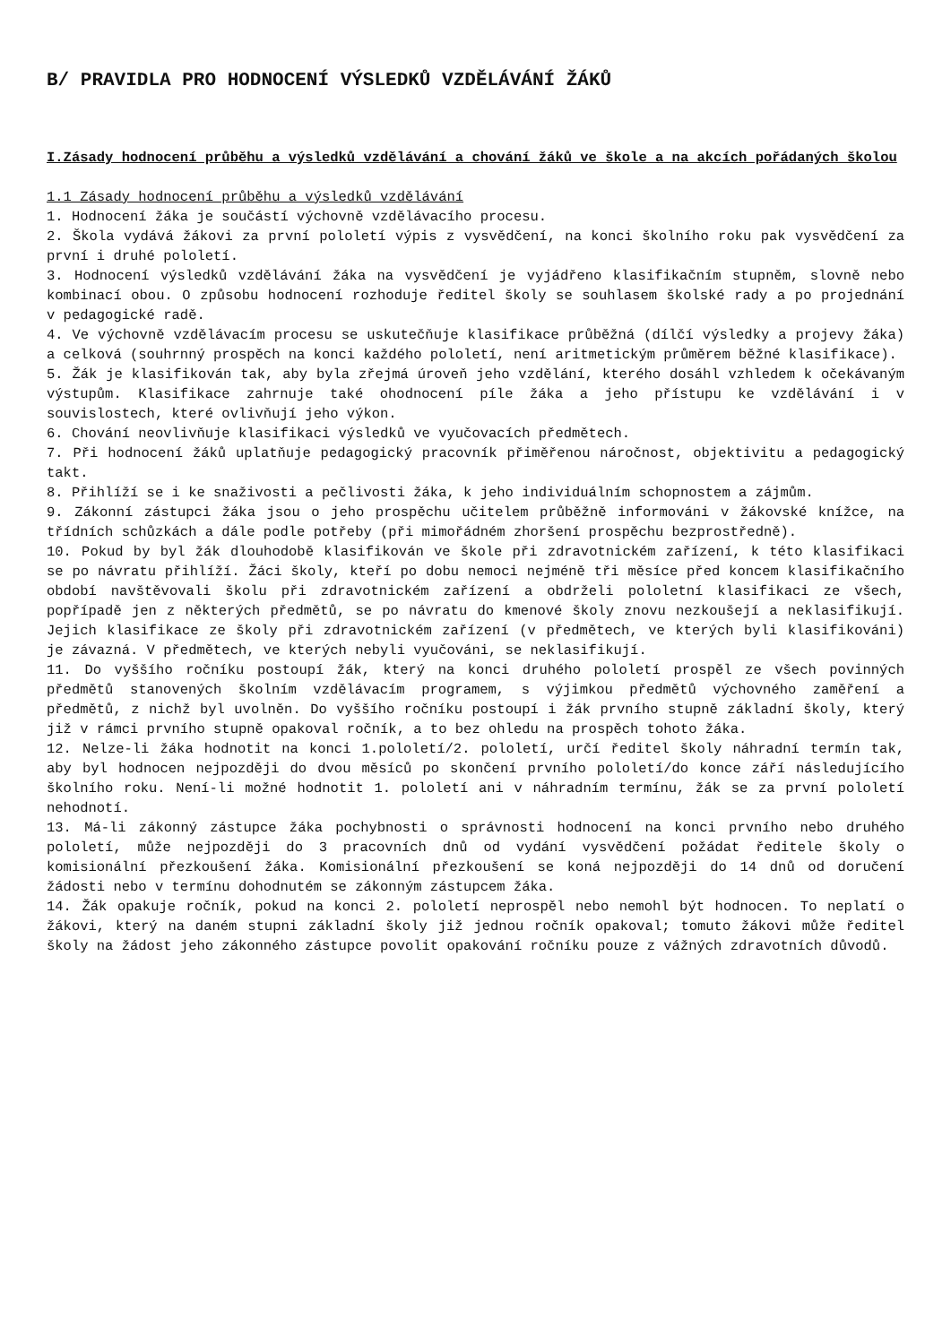B/ PRAVIDLA PRO HODNOCENÍ VÝSLEDKŮ VZDĚLÁVÁNÍ ŽÁKŮ
I.Zásady hodnocení průběhu a výsledků vzdělávání a chování žáků ve škole a na akcích pořádaných školou
1.1 Zásady hodnocení průběhu a výsledků vzdělávání
1. Hodnocení žáka je součástí výchovně vzdělávacího procesu.
2. Škola vydává žákovi za první pololetí výpis z vysvědčení, na konci školního roku pak vysvědčení za první i druhé pololetí.
3. Hodnocení výsledků vzdělávání žáka na vysvědčení je vyjádřeno klasifikačním stupněm, slovně nebo kombinací obou. O způsobu hodnocení rozhoduje ředitel školy se souhlasem školské rady a po projednání v pedagogické radě.
4. Ve výchovně vzdělávacím procesu se uskutečňuje klasifikace průběžná (dílčí výsledky a projevy žáka) a celková (souhrnný prospěch na konci každého pololetí, není aritmetickým průměrem běžné klasifikace).
5. Žák je klasifikován tak, aby byla zřejmá úroveň jeho vzdělání, kterého dosáhl vzhledem k očekávaným výstupům. Klasifikace zahrnuje také ohodnocení píle žáka a jeho přístupu ke vzdělávání i v souvislostech, které ovlivňují jeho výkon.
6. Chování neovlivňuje klasifikaci výsledků ve vyučovacích předmětech.
7. Při hodnocení žáků uplatňuje pedagogický pracovník přiměřenou náročnost, objektivitu a pedagogický takt.
8. Přihlíží se i ke snaživosti a pečlivosti žáka, k jeho individuálním schopnostem a zájmům.
9. Zákonní zástupci žáka jsou o jeho prospěchu učitelem průběžně informováni v žákovské knížce, na třídních schůzkách a dále podle potřeby (při mimořádném zhoršení prospěchu bezprostředně).
10. Pokud by byl žák dlouhodobě klasifikován ve škole při zdravotnickém zařízení, k této klasifikaci se po návratu přihlíží. Žáci školy, kteří po dobu nemoci nejméně tři měsíce před koncem klasifikačního období navštěvovali školu při zdravotnickém zařízení a obdrželi pololetní klasifikaci ze všech, popřípadě jen z některých předmětů, se po návratu do kmenové školy znovu nezkoušejí a neklasifikují. Jejich klasifikace ze školy při zdravotnickém zařízení (v předmětech, ve kterých byli klasifikováni) je závazná. V předmětech, ve kterých nebyli vyučováni, se neklasifikují.
11. Do vyššího ročníku postoupí žák, který na konci druhého pololetí prospěl ze všech povinných předmětů stanovených školním vzdělávacím programem, s výjimkou předmětů výchovného zaměření a předmětů, z nichž byl uvolněn. Do vyššího ročníku postoupí i žák prvního stupně základní školy, který již v rámci prvního stupně opakoval ročník, a to bez ohledu na prospěch tohoto žáka.
12. Nelze-li žáka hodnotit na konci 1.pololetí/2. pololetí, určí ředitel školy náhradní termín tak, aby byl hodnocen nejpozději do dvou měsíců po skončení prvního pololetí/do konce září následujícího školního roku. Není-li možné hodnotit 1. pololetí ani v náhradním termínu, žák se za první pololetí nehodnotí.
13. Má-li zákonný zástupce žáka pochybnosti o správnosti hodnocení na konci prvního nebo druhého pololetí, může nejpozději do 3 pracovních dnů od vydání vysvědčení požádat ředitele školy o komisionální přezkoušení žáka. Komisionální přezkoušení se koná nejpozději do 14 dnů od doručení žádosti nebo v termínu dohodnutém se zákonným zástupcem žáka.
14. Žák opakuje ročník, pokud na konci 2. pololetí neprospěl nebo nemohl být hodnocen. To neplatí o žákovi, který na daném stupni základní školy již jednou ročník opakoval; tomuto žákovi může ředitel školy na žádost jeho zákonného zástupce povolit opakování ročníku pouze z vážných zdravotních důvodů.